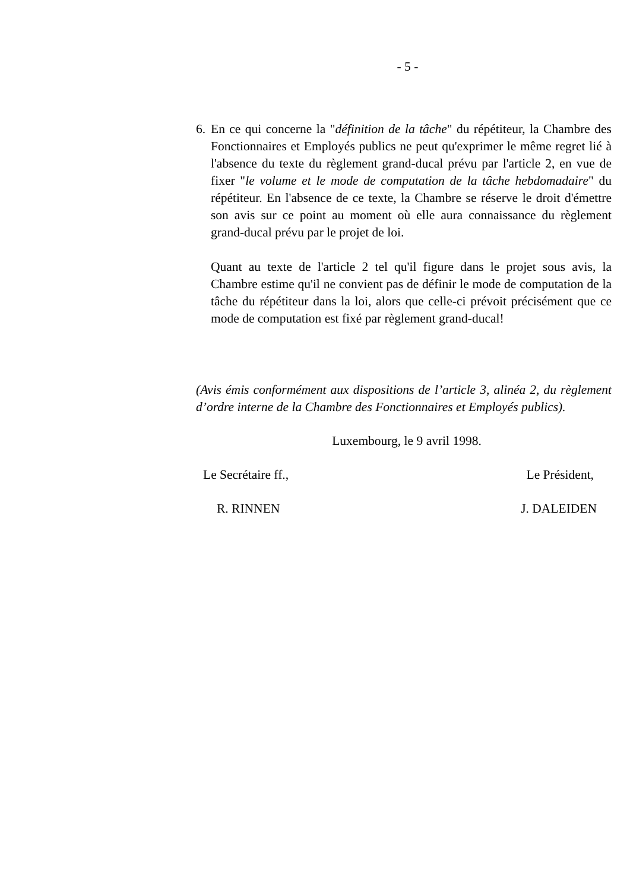- 5 -
6.
En ce qui concerne la "définition de la tâche" du répétiteur, la Chambre des Fonctionnaires et Employés publics ne peut qu'exprimer le même regret lié à l'absence du texte du règlement grand-ducal prévu par l'article 2, en vue de fixer "le volume et le mode de computation de la tâche hebdomadaire" du répétiteur. En l'absence de ce texte, la Chambre se réserve le droit d'émettre son avis sur ce point au moment où elle aura connaissance du règlement grand-ducal prévu par le projet de loi.
Quant au texte de l'article 2 tel qu'il figure dans le projet sous avis, la Chambre estime qu'il ne convient pas de définir le mode de computation de la tâche du répétiteur dans la loi, alors que celle-ci prévoit précisément que ce mode de computation est fixé par règlement grand-ducal!
(Avis émis conformément aux dispositions de l’article 3, alinéa 2, du règlement d’ordre interne de la Chambre des Fonctionnaires et Employés publics).
Luxembourg, le 9 avril 1998.
Le Secrétaire ff., Le Président,
R. RINNEN J. DALEIDEN